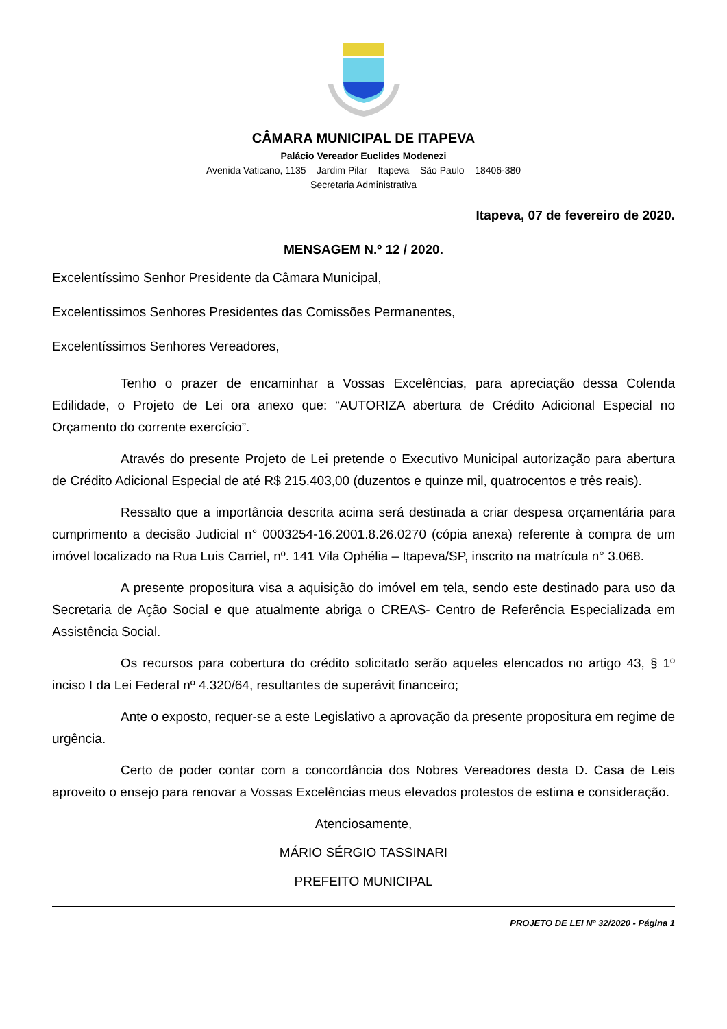CÂMARA MUNICIPAL DE ITAPEVA
Palácio Vereador Euclides Modenezi
Avenida Vaticano, 1135 – Jardim Pilar – Itapeva – São Paulo – 18406-380
Secretaria Administrativa
Itapeva, 07 de fevereiro de 2020.
MENSAGEM N.º 12 / 2020.
Excelentíssimo Senhor Presidente da Câmara Municipal,
Excelentíssimos Senhores Presidentes das Comissões Permanentes,
Excelentíssimos Senhores Vereadores,
Tenho o prazer de encaminhar a Vossas Excelências, para apreciação dessa Colenda Edilidade, o Projeto de Lei ora anexo que: “AUTORIZA abertura de Crédito Adicional Especial no Orçamento do corrente exercício”.
Através do presente Projeto de Lei pretende o Executivo Municipal autorização para abertura de Crédito Adicional Especial de até R$ 215.403,00 (duzentos e quinze mil, quatrocentos e três reais).
Ressalto que a importância descrita acima será destinada a criar despesa orçamentária para cumprimento a decisão Judicial n° 0003254-16.2001.8.26.0270 (cópia anexa) referente à compra de um imóvel localizado na Rua Luis Carriel, nº. 141 Vila Ophélia – Itapeva/SP, inscrito na matrícula n° 3.068.
A presente propositura visa a aquisição do imóvel em tela, sendo este destinado para uso da Secretaria de Ação Social e que atualmente abriga o CREAS- Centro de Referência Especializada em Assistência Social.
Os recursos para cobertura do crédito solicitado serão aqueles elencados no artigo 43, § 1º inciso I da Lei Federal nº 4.320/64, resultantes de superávit financeiro;
Ante o exposto, requer-se a este Legislativo a aprovação da presente propositura em regime de urgência.
Certo de poder contar com a concordância dos Nobres Vereadores desta D. Casa de Leis aproveito o ensejo para renovar a Vossas Excelências meus elevados protestos de estima e consideração.
Atenciosamente,
MÁRIO SÉRGIO TASSINARI
PREFEITO MUNICIPAL
PROJETO DE LEI Nº 32/2020 - Página 1